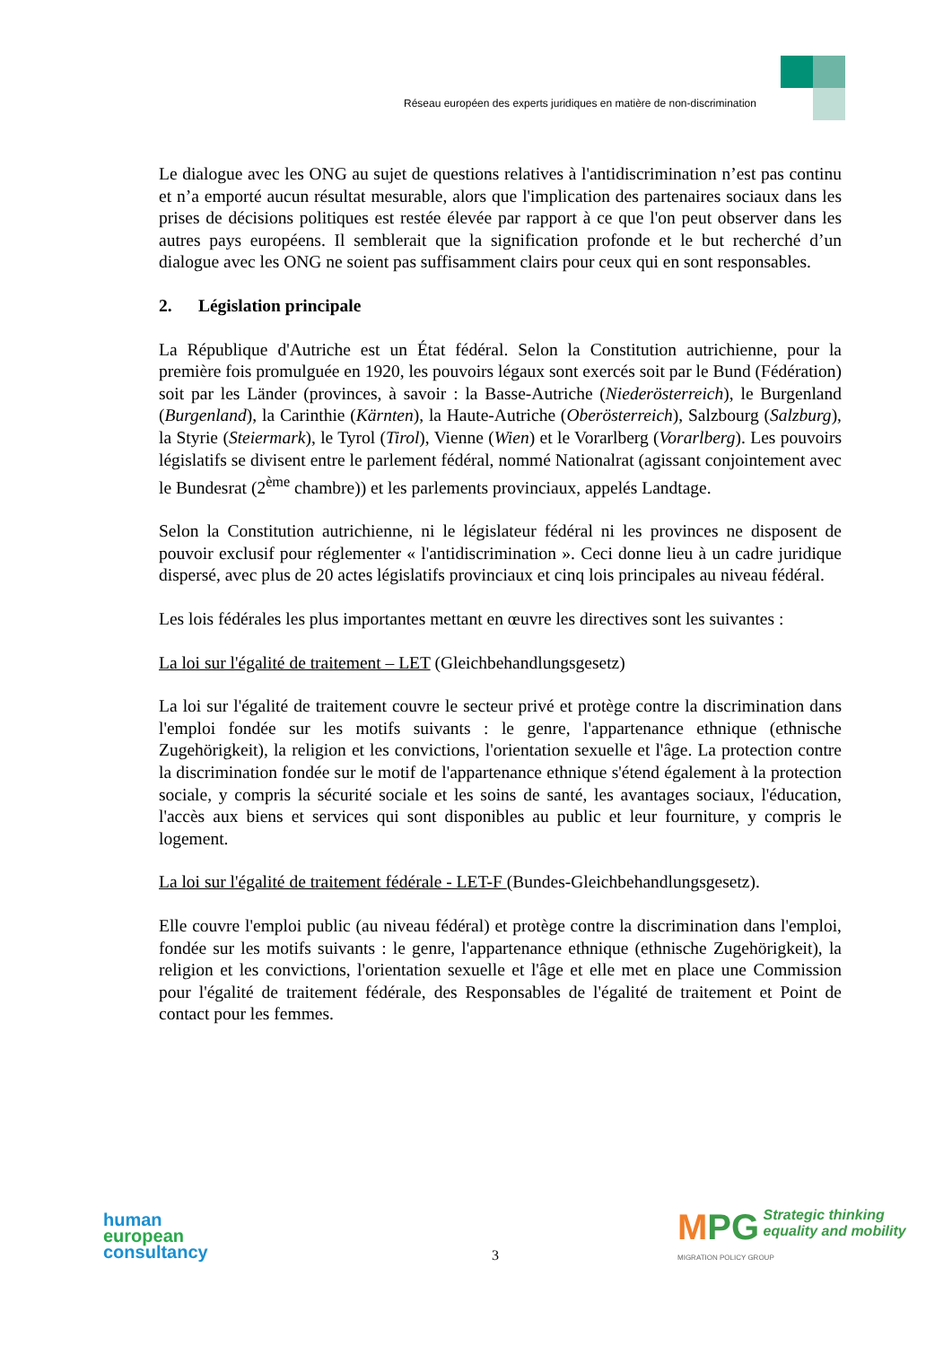Réseau européen des experts juridiques en matière de non-discrimination
Le dialogue avec les ONG au sujet de questions relatives à l'antidiscrimination n’est pas continu et n’a emporté aucun résultat mesurable, alors que l'implication des partenaires sociaux dans les prises de décisions politiques est restée élevée par rapport à ce que l'on peut observer dans les autres pays européens. Il semblerait que la signification profonde et le but recherché d’un dialogue avec les ONG ne soient pas suffisamment clairs pour ceux qui en sont responsables.
2. Législation principale
La République d'Autriche est un État fédéral. Selon la Constitution autrichienne, pour la première fois promulguée en 1920, les pouvoirs légaux sont exercés soit par le Bund (Fédération) soit par les Länder (provinces, à savoir : la Basse-Autriche (Niederösterreich), le Burgenland (Burgenland), la Carinthie (Kärnten), la Haute-Autriche (Oberösterreich), Salzbourg (Salzburg), la Styrie (Steiermark), le Tyrol (Tirol), Vienne (Wien) et le Vorarlberg (Vorarlberg). Les pouvoirs législatifs se divisent entre le parlement fédéral, nommé Nationalrat (agissant conjointement avec le Bundesrat (2<sup>ème</sup> chambre)) et les parlements provinciaux, appelés Landtage.
Selon la Constitution autrichienne, ni le législateur fédéral ni les provinces ne disposent de pouvoir exclusif pour réglementer « l'antidiscrimination ». Ceci donne lieu à un cadre juridique dispersé, avec plus de 20 actes législatifs provinciaux et cinq lois principales au niveau fédéral.
Les lois fédérales les plus importantes mettant en œuvre les directives sont les suivantes :
La loi sur l'égalité de traitement – LET (Gleichbehandlungsgesetz)
La loi sur l'égalité de traitement couvre le secteur privé et protège contre la discrimination dans l'emploi fondée sur les motifs suivants : le genre, l'appartenance ethnique (ethnische Zugehörigkeit), la religion et les convictions, l'orientation sexuelle et l'âge. La protection contre la discrimination fondée sur le motif de l'appartenance ethnique s'étend également à la protection sociale, y compris la sécurité sociale et les soins de santé, les avantages sociaux, l'éducation, l'accès aux biens et services qui sont disponibles au public et leur fourniture, y compris le logement.
La loi sur l'égalité de traitement fédérale - LET-F (Bundes-Gleichbehandlungsgesetz).
Elle couvre l'emploi public (au niveau fédéral) et protège contre la discrimination dans l'emploi, fondée sur les motifs suivants : le genre, l'appartenance ethnique (ethnische Zugehörigkeit), la religion et les convictions, l'orientation sexuelle et l'âge et elle met en place une Commission pour l'égalité de traitement fédérale, des Responsables de l'égalité de traitement et Point de contact pour les femmes.
human
european
consultancy
3
MPG Strategic thinking
equality and mobility
MIGRATION POLICY GROUP